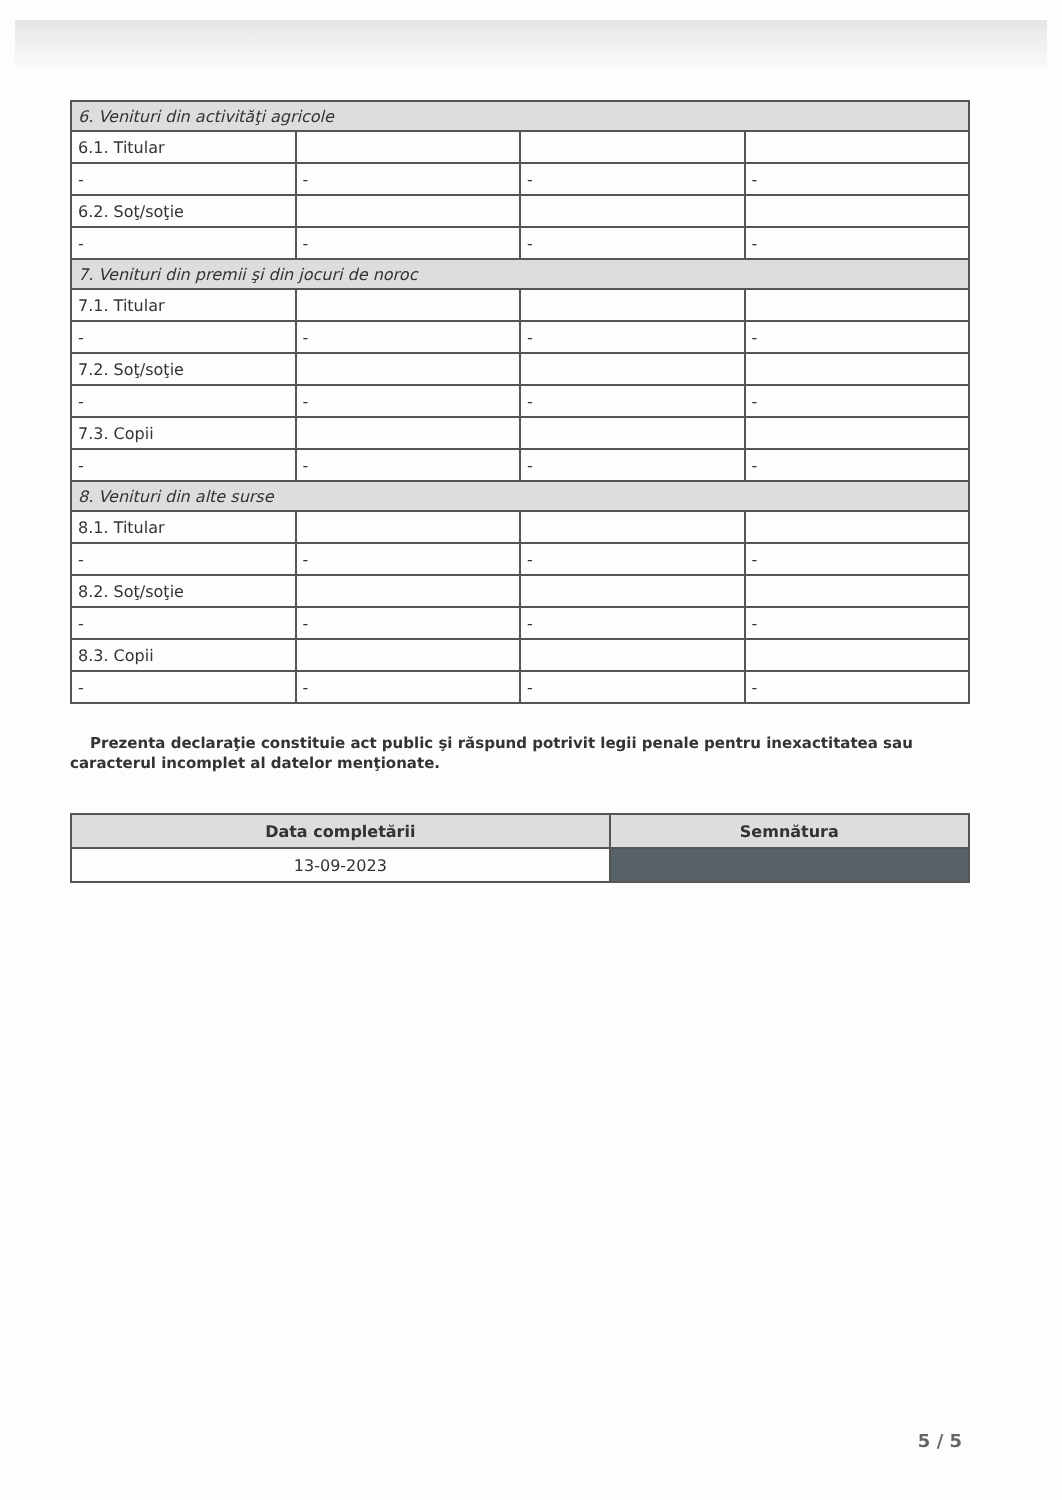| 6. Venituri din activităţi agricole | | | |
| 6.1. Titular | | | |
| - | - | - | - |
| 6.2. Soţ/soţie | | | |
| - | - | - | - |
| 7. Venituri din premii şi din jocuri de noroc | | | |
| 7.1. Titular | | | |
| - | - | - | - |
| 7.2. Soţ/soţie | | | |
| - | - | - | - |
| 7.3. Copii | | | |
| - | - | - | - |
| 8. Venituri din alte surse | | | |
| 8.1. Titular | | | |
| - | - | - | - |
| 8.2. Soţ/soţie | | | |
| - | - | - | - |
| 8.3. Copii | | | |
| - | - | - | - |
Prezenta declaraţie constituie act public şi răspund potrivit legii penale pentru inexactitatea sau caracterul incomplet al datelor menţionate.
| Data completării | Semnătura |
| --- | --- |
| 13-09-2023 | |
5 / 5